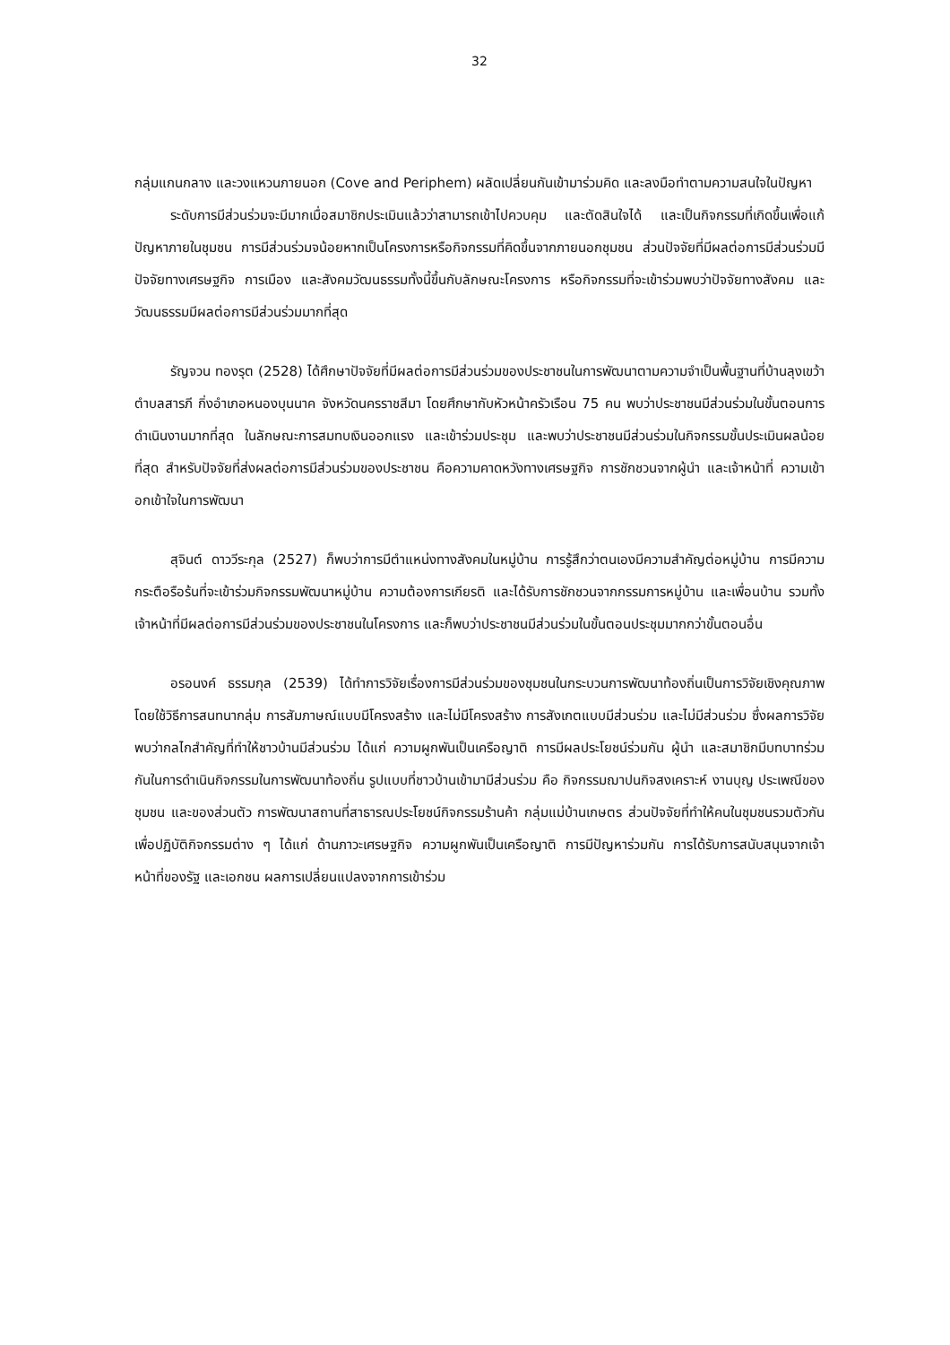32
กลุ่มแกนกลาง และวงแหวนภายนอก (Cove and Periphem) ผลัดเปลี่ยนกันเข้ามาร่วมคิด และลงมือทำตามความสนใจในปัญหา
ระดับการมีส่วนร่วมจะมีมากเมื่อสมาชิกประเมินแล้วว่าสามารถเข้าไปควบคุม และตัดสินใจได้ และเป็นกิจกรรมที่เกิดขึ้นเพื่อแก้ปัญหาภายในชุมชน การมีส่วนร่วมจน้อยหากเป็นโครงการหรือกิจกรรมที่คิดขึ้นจากภายนอกชุมชน ส่วนปัจจัยที่มีผลต่อการมีส่วนร่วมมีปัจจัยทางเศรษฐกิจ การเมือง และสังคมวัฒนธรรมทั้งนี้ขึ้นกับลักษณะโครงการ หรือกิจกรรมที่จะเข้าร่วมพบว่าปัจจัยทางสังคม และวัฒนธรรมมีผลต่อการมีส่วนร่วมมากที่สุด
รัญจวน ทองรุต (2528) ได้ศึกษาปัจจัยที่มีผลต่อการมีส่วนร่วมของประชาชนในการพัฒนาตามความจำเป็นพื้นฐานที่บ้านลุงเขว้า ตำบลสารภี กิ่งอำเภอหนองบุนนาค จังหวัดนครราชสีมา โดยศึกษากับหัวหน้าครัวเรือน 75 คน พบว่าประชาชนมีส่วนร่วมในขั้นตอนการดำเนินงานมากที่สุด ในลักษณะการสมทบเงินออกแรง และเข้าร่วมประชุม และพบว่าประชาชนมีส่วนร่วมในกิจกรรมขั้นประเมินผลน้อยที่สุด สำหรับปัจจัยที่ส่งผลต่อการมีส่วนร่วมของประชาชน คือความคาดหวังทางเศรษฐกิจ การชักชวนจากผู้นำ และเจ้าหน้าที่ ความเข้าอกเข้าใจในการพัฒนา
สุจินต์ ดาววีระกุล (2527) ก็พบว่าการมีตำแหน่งทางสังคมในหมู่บ้าน การรู้สึกว่าตนเองมีความสำคัญต่อหมู่บ้าน การมีความกระตือรือร้นที่จะเข้าร่วมกิจกรรมพัฒนาหมู่บ้าน ความต้องการเกียรติ และได้รับการชักชวนจากกรรมการหมู่บ้าน และเพื่อนบ้าน รวมทั้งเจ้าหน้าที่มีผลต่อการมีส่วนร่วมของประชาชนในโครงการ และก็พบว่าประชาชนมีส่วนร่วมในขั้นตอนประชุมมากกว่าขั้นตอนอื่น
อรอนงค์ ธรรมกุล (2539) ได้ทำการวิจัยเรื่องการมีส่วนร่วมของชุมชนในกระบวนการพัฒนาท้องถิ่นเป็นการวิจัยเชิงคุณภาพ โดยใช้วิธีการสนทนากลุ่ม การสัมภาษณ์แบบมีโครงสร้าง และไม่มีโครงสร้าง การสังเกตแบบมีส่วนร่วม และไม่มีส่วนร่วม ซึ่งผลการวิจัยพบว่ากลไกสำคัญที่ทำให้ชาวบ้านมีส่วนร่วม ได้แก่ ความผูกพันเป็นเครือญาติ การมีผลประโยชน์ร่วมกัน ผู้นำ และสมาชิกมีบทบาทร่วมกันในการดำเนินกิจกรรมในการพัฒนาท้องถิ่น รูปแบบที่ชาวบ้านเข้ามามีส่วนร่วม คือ กิจกรรมฌาปนกิจสงเคราะห์ งานบุญ ประเพณีของชุมชน และของส่วนตัว การพัฒนาสถานที่สาธารณประโยชน์กิจกรรมร้านค้า กลุ่มแม่บ้านเกษตร ส่วนปัจจัยที่ทำให้คนในชุมชนรวมตัวกันเพื่อปฏิบัติกิจกรรมต่าง ๆ ได้แก่ ด้านภาวะเศรษฐกิจ ความผูกพันเป็นเครือญาติ การมีปัญหาร่วมกัน การได้รับการสนับสนุนจากเจ้าหน้าที่ของรัฐ และเอกชน ผลการเปลี่ยนแปลงจากการเข้าร่วม